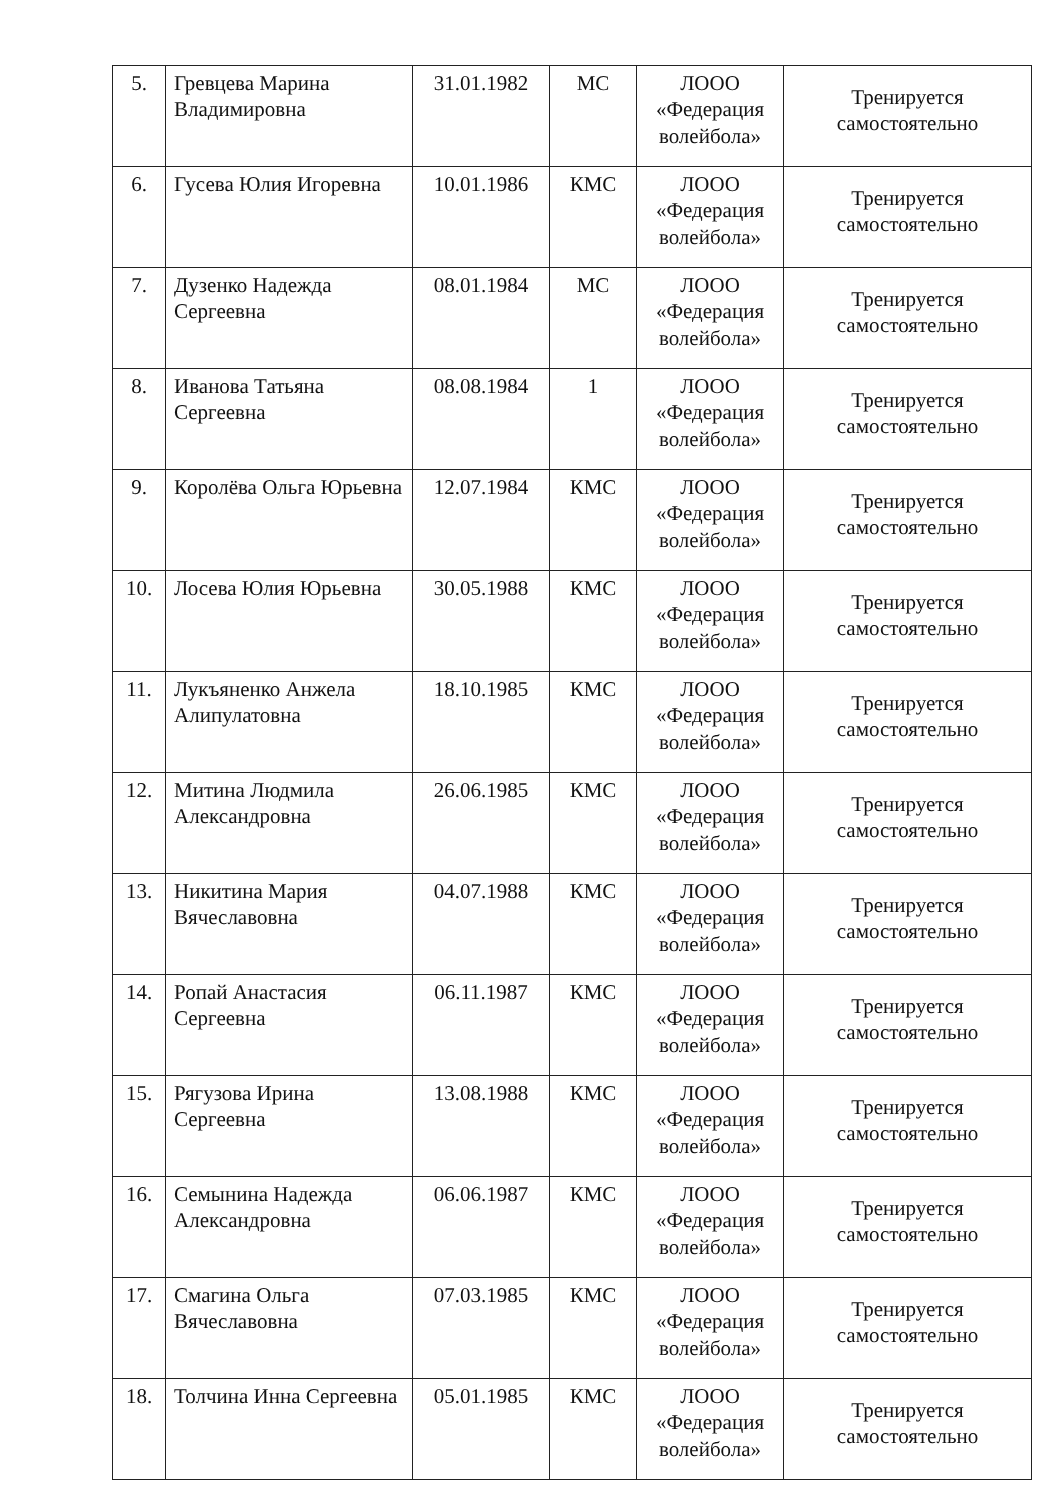| 5. | Гревцева Марина Владимировна | 31.01.1982 | МС | ЛООО «Федерация волейбола» | Тренируется самостоятельно |
| 6. | Гусева Юлия Игоревна | 10.01.1986 | КМС | ЛООО «Федерация волейбола» | Тренируется самостоятельно |
| 7. | Дузенко Надежда Сергеевна | 08.01.1984 | МС | ЛООО «Федерация волейбола» | Тренируется самостоятельно |
| 8. | Иванова Татьяна Сергеевна | 08.08.1984 | 1 | ЛООО «Федерация волейбола» | Тренируется самостоятельно |
| 9. | Королёва Ольга Юрьевна | 12.07.1984 | КМС | ЛООО «Федерация волейбола» | Тренируется самостоятельно |
| 10. | Лосева Юлия Юрьевна | 30.05.1988 | КМС | ЛООО «Федерация волейбола» | Тренируется самостоятельно |
| 11. | Лукъяненко Анжела Алипулатовна | 18.10.1985 | КМС | ЛООО «Федерация волейбола» | Тренируется самостоятельно |
| 12. | Митина Людмила Александровна | 26.06.1985 | КМС | ЛООО «Федерация волейбола» | Тренируется самостоятельно |
| 13. | Никитина Мария Вячеславовна | 04.07.1988 | КМС | ЛООО «Федерация волейбола» | Тренируется самостоятельно |
| 14. | Ропай Анастасия Сергеевна | 06.11.1987 | КМС | ЛООО «Федерация волейбола» | Тренируется самостоятельно |
| 15. | Рягузова Ирина Сергеевна | 13.08.1988 | КМС | ЛООО «Федерация волейбола» | Тренируется самостоятельно |
| 16. | Семынина Надежда Александровна | 06.06.1987 | КМС | ЛООО «Федерация волейбола» | Тренируется самостоятельно |
| 17. | Смагина Ольга Вячеславовна | 07.03.1985 | КМС | ЛООО «Федерация волейбола» | Тренируется самостоятельно |
| 18. | Толчина Инна Сергеевна | 05.01.1985 | КМС | ЛООО «Федерация волейбола» | Тренируется самостоятельно |